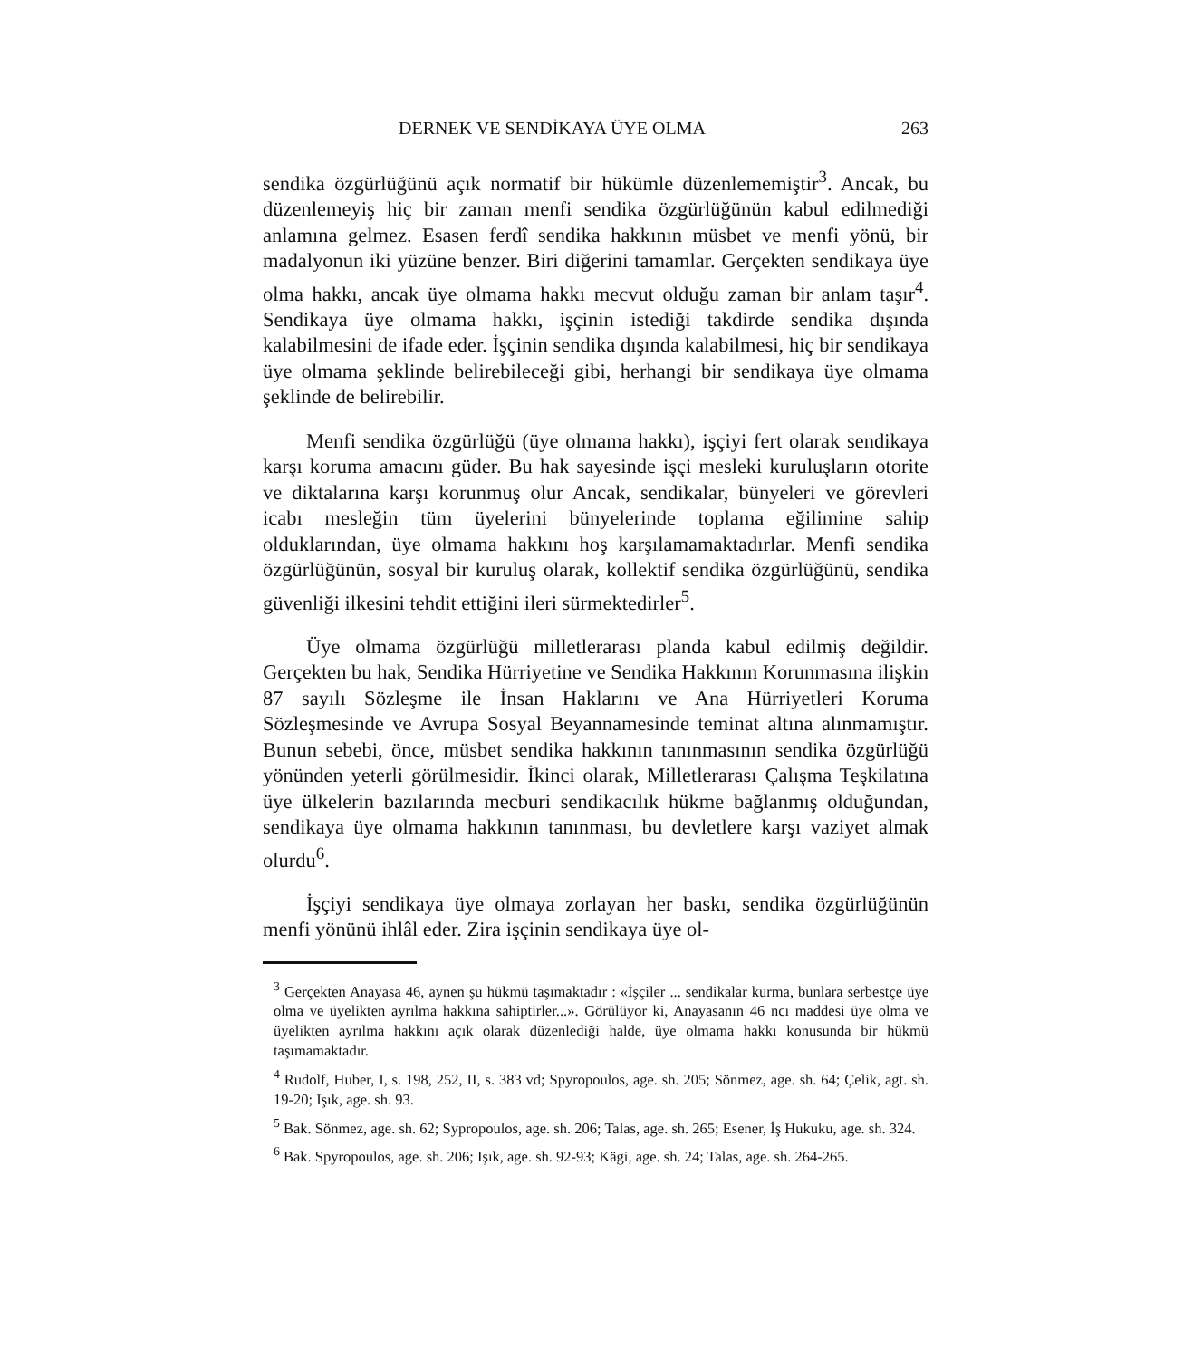DERNEK VE SENDİKAYA ÜYE OLMA 263
sendika özgürlüğünü açık normatif bir hükümle düzenlememiştir<sup>3</sup>. Ancak, bu düzenlemeyiş hiç bir zaman menfi sendika özgürlüğünün kabul edilmediği anlamına gelmez. Esasen ferdî sendika hakkının müsbet ve menfi yönü, bir madalyonun iki yüzüne benzer. Biri diğerini tamamlar. Gerçekten sendikaya üye olma hakkı, ancak üye olmama hakkı mecvut olduğu zaman bir anlam taşır<sup>4</sup>. Sendikaya üye olmama hakkı, işçinin istediği takdirde sendika dışında kalabilmesini de ifade eder. İşçinin sendika dışında kalabilmesi, hiç bir sendikaya üye olmama şeklinde belirebileceği gibi, herhangi bir sendikaya üye olmama şeklinde de belirebilir.
Menfi sendika özgürlüğü (üye olmama hakkı), işçiyi fert olarak sendikaya karşı koruma amacını güder. Bu hak sayesinde işçi mesleki kuruluşların otorite ve diktalarına karşı korunmuş olur Ancak, sendikalar, bünyeleri ve görevleri icabı mesleğin tüm üyelerini bünyelerinde toplama eğilimine sahip olduklarından, üye olmama hakkını hoş karşılamamaktadırlar. Menfi sendika özgürlüğünün, sosyal bir kuruluş olarak, kollektif sendika özgürlüğünü, sendika güvenliği ilkesini tehdit ettiğini ileri sürmektedirler<sup>5</sup>.
Üye olmama özgürlüğü milletlerarası planda kabul edilmiş değildir. Gerçekten bu hak, Sendika Hürriyetine ve Sendika Hakkının Korunmasına ilişkin 87 sayılı Sözleşme ile İnsan Haklarını ve Ana Hürriyetleri Koruma Sözleşmesinde ve Avrupa Sosyal Beyannamesinde teminat altına alınmamıştır. Bunun sebebi, önce, müsbet sendika hakkının tanınmasının sendika özgürlüğü yönünden yeterli görülmesidir. İkinci olarak, Milletlerarası Çalışma Teşkilatına üye ülkelerin bazılarında mecburi sendikacılık hükme bağlanmış olduğundan, sendikaya üye olmama hakkının tanınması, bu devletlere karşı vaziyet almak olurdu<sup>6</sup>.
İşçiyi sendikaya üye olmaya zorlayan her baskı, sendika özgürlüğünün menfi yönünü ihlâl eder. Zira işçinin sendikaya üye ol-
<sup>3</sup> Gerçekten Anayasa 46, aynen şu hükmü taşımaktadır : «İşçiler ... sendikalar kurma, bunlara serbestçe üye olma ve üyelikten ayrılma hakkına sahiptirler...». Görülüyor ki, Anayasanın 46 ncı maddesi üye olma ve üyelikten ayrılma hakkını açık olarak düzenlediği halde, üye olmama hakkı konusunda bir hükmü taşımamaktadır.
<sup>4</sup> Rudolf, Huber, I, s. 198, 252, II, s. 383 vd; Spyropoulos, age. sh. 205; Sönmez, age. sh. 64; Çelik, agt. sh. 19-20; Işık, age. sh. 93.
<sup>5</sup> Bak. Sönmez, age. sh. 62; Sypropoulos, age. sh. 206; Talas, age. sh. 265; Esener, İş Hukuku, age. sh. 324.
<sup>6</sup> Bak. Spyropoulos, age. sh. 206; Işık, age. sh. 92-93; Kägi, age. sh. 24; Talas, age. sh. 264-265.